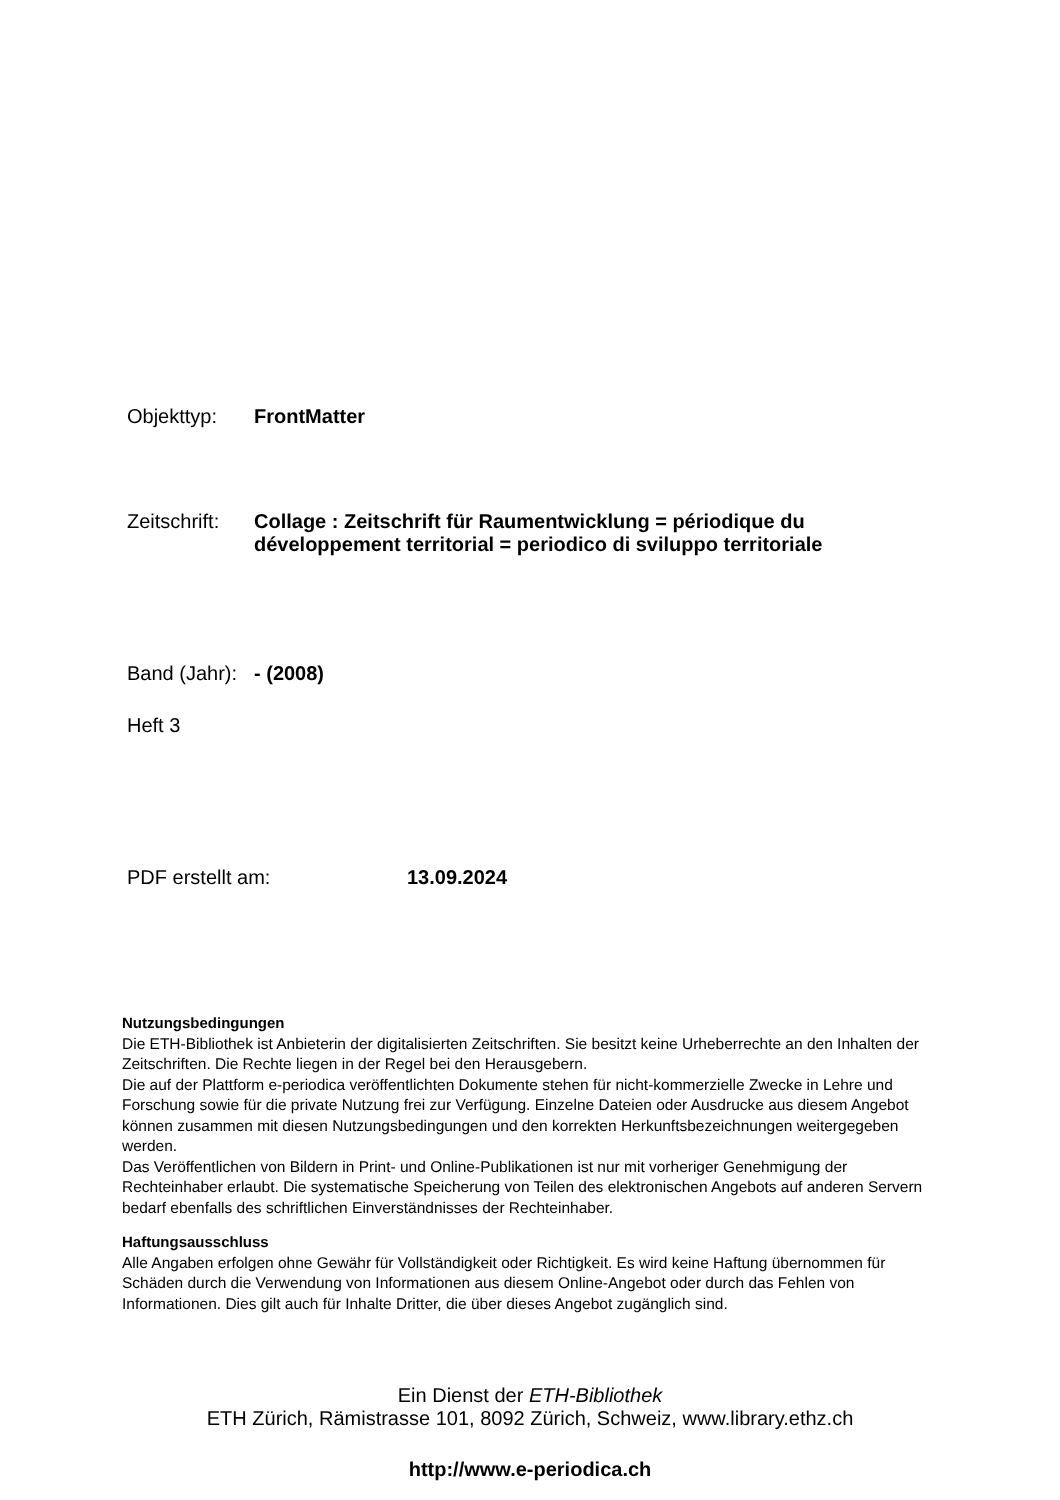Objekttyp: FrontMatter
Zeitschrift: Collage : Zeitschrift für Raumentwicklung = périodique du développement territorial = periodico di sviluppo territoriale
Band (Jahr): - (2008)
Heft 3
PDF erstellt am: 13.09.2024
Nutzungsbedingungen
Die ETH-Bibliothek ist Anbieterin der digitalisierten Zeitschriften. Sie besitzt keine Urheberrechte an den Inhalten der Zeitschriften. Die Rechte liegen in der Regel bei den Herausgebern.
Die auf der Plattform e-periodica veröffentlichten Dokumente stehen für nicht-kommerzielle Zwecke in Lehre und Forschung sowie für die private Nutzung frei zur Verfügung. Einzelne Dateien oder Ausdrucke aus diesem Angebot können zusammen mit diesen Nutzungsbedingungen und den korrekten Herkunftsbezeichnungen weitergegeben werden.
Das Veröffentlichen von Bildern in Print- und Online-Publikationen ist nur mit vorheriger Genehmigung der Rechteinhaber erlaubt. Die systematische Speicherung von Teilen des elektronischen Angebots auf anderen Servern bedarf ebenfalls des schriftlichen Einverständnisses der Rechteinhaber.
Haftungsausschluss
Alle Angaben erfolgen ohne Gewähr für Vollständigkeit oder Richtigkeit. Es wird keine Haftung übernommen für Schäden durch die Verwendung von Informationen aus diesem Online-Angebot oder durch das Fehlen von Informationen. Dies gilt auch für Inhalte Dritter, die über dieses Angebot zugänglich sind.
Ein Dienst der ETH-Bibliothek
ETH Zürich, Rämistrasse 101, 8092 Zürich, Schweiz, www.library.ethz.ch
http://www.e-periodica.ch